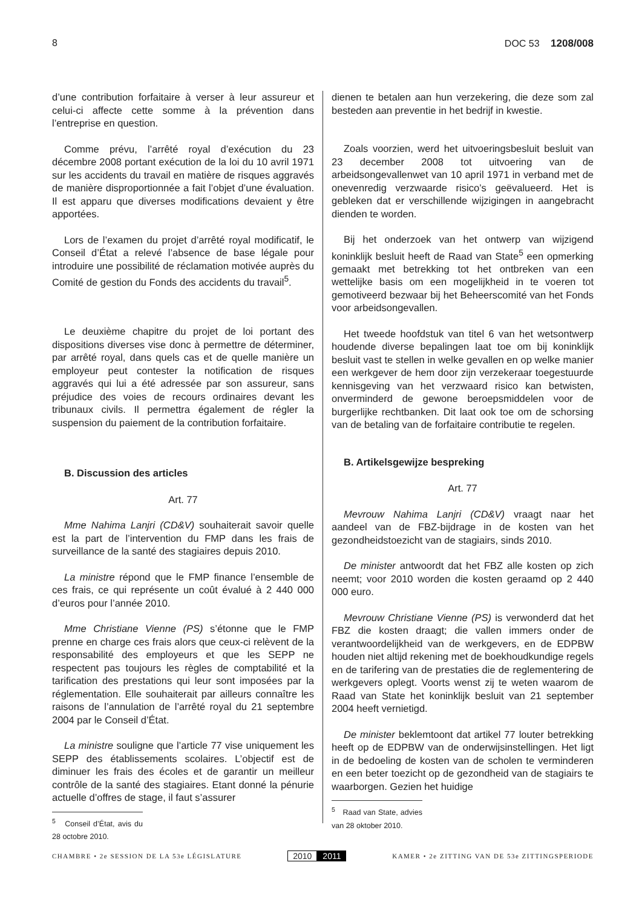8 DOC 53 1208/008
d’une contribution forfaitaire à verser à leur assureur et celui-ci affecte cette somme à la prévention dans l’entreprise en question.
Comme prévu, l’arrêté royal d’exécution du 23 décembre 2008 portant exécution de la loi du 10 avril 1971 sur les accidents du travail en matière de risques aggravés de manière disproportionnée a fait l’objet d’une évaluation. Il est apparu que diverses modifications devaient y être apportées.
Lors de l’examen du projet d’arrêté royal modificatif, le Conseil d’État a relevé l’absence de base légale pour introduire une possibilité de réclamation motivée auprès du Comité de gestion du Fonds des accidents du travail<sup>5</sup>.
Le deuxième chapitre du projet de loi portant des dispositions diverses vise donc à permettre de déterminer, par arrêté royal, dans quels cas et de quelle manière un employeur peut contester la notification de risques aggravés qui lui a été adressée par son assureur, sans préjudice des voies de recours ordinaires devant les tribunaux civils. Il permettra également de régler la suspension du paiement de la contribution forfaitaire.
B. Discussion des articles
Art. 77
Mme Nahima Lanjri (CD&V) souhaiterait savoir quelle est la part de l’intervention du FMP dans les frais de surveillance de la santé des stagiaires depuis 2010.
La ministre répond que le FMP finance l’ensemble de ces frais, ce qui représente un coût évalué à 2 440 000 d’euros pour l’année 2010.
Mme Christiane Vienne (PS) s’étonne que le FMP prenne en charge ces frais alors que ceux-ci relèvent de la responsabilité des employeurs et que les SEPP ne respectent pas toujours les règles de comptabilité et la tarification des prestations qui leur sont imposées par la réglementation. Elle souhaiterait par ailleurs connaître les raisons de l’annulation de l’arrêté royal du 21 septembre 2004 par le Conseil d’État.
La ministre souligne que l’article 77 vise uniquement les SEPP des établissements scolaires. L’objectif est de diminuer les frais des écoles et de garantir un meilleur contrôle de la santé des stagiaires. Etant donné la pénurie actuelle d’offres de stage, il faut s’assurer
<sup>5</sup> Conseil d’État, avis du 28 octobre 2010.
dienen te betalen aan hun verzekering, die deze som zal besteden aan preventie in het bedrijf in kwestie.
Zoals voorzien, werd het uitvoeringsbesluit besluit van 23 december 2008 tot uitvoering van de arbeidsongevallenwet van 10 april 1971 in verband met de onevenredig verzwaarde risico’s geëvalueerd. Het is gebleken dat er verschillende wijzigingen in aangebracht dienden te worden.
Bij het onderzoek van het ontwerp van wijzigend koninklijk besluit heeft de Raad van State<sup>5</sup> een opmerking gemaakt met betrekking tot het ontbreken van een wettelijke basis om een mogelijkheid in te voeren tot gemotiveerd bezwaar bij het Beheerscomité van het Fonds voor arbeidsongevallen.
Het tweede hoofdstuk van titel 6 van het wetsontwerp houdende diverse bepalingen laat toe om bij koninklijk besluit vast te stellen in welke gevallen en op welke manier een werkgever de hem door zijn verzekeraar toegestuurde kennisgeving van het verzwaard risico kan betwisten, onverminderd de gewone beroepsmiddelen voor de burgerlijke rechtbanken. Dit laat ook toe om de schorsing van de betaling van de forfaitaire contributie te regelen.
B. Artikelsgewijze bespreking
Art. 77
Mevrouw Nahima Lanjri (CD&V) vraagt naar het aandeel van de FBZ-bijdrage in de kosten van het gezondheidstoezicht van de stagiairs, sinds 2010.
De minister antwoordt dat het FBZ alle kosten op zich neemt; voor 2010 worden die kosten geraamd op 2 440 000 euro.
Mevrouw Christiane Vienne (PS) is verwonderd dat het FBZ die kosten draagt; die vallen immers onder de verantwoordelijkheid van de werkgevers, en de EDPBW houden niet altijd rekening met de boekhoudkundige regels en de tarifering van de prestaties die de reglementering de werkgevers oplegt. Voorts wenst zij te weten waarom de Raad van State het koninklijk besluit van 21 september 2004 heeft vernietigd.
De minister beklemtoont dat artikel 77 louter betrekking heeft op de EDPBW van de onderwijsinstellingen. Het ligt in de bedoeling de kosten van de scholen te verminderen en een beter toezicht op de gezondheid van de stagiairs te waarborgen. Gezien het huidige
<sup>5</sup> Raad van State, advies van 28 oktober 2010.
CHAMBRE • 2e SESSION DE LA 53e LÉGISLATURE 2010 2011 KAMER • 2e ZITTING VAN DE 53e ZITTINGSPERIODE